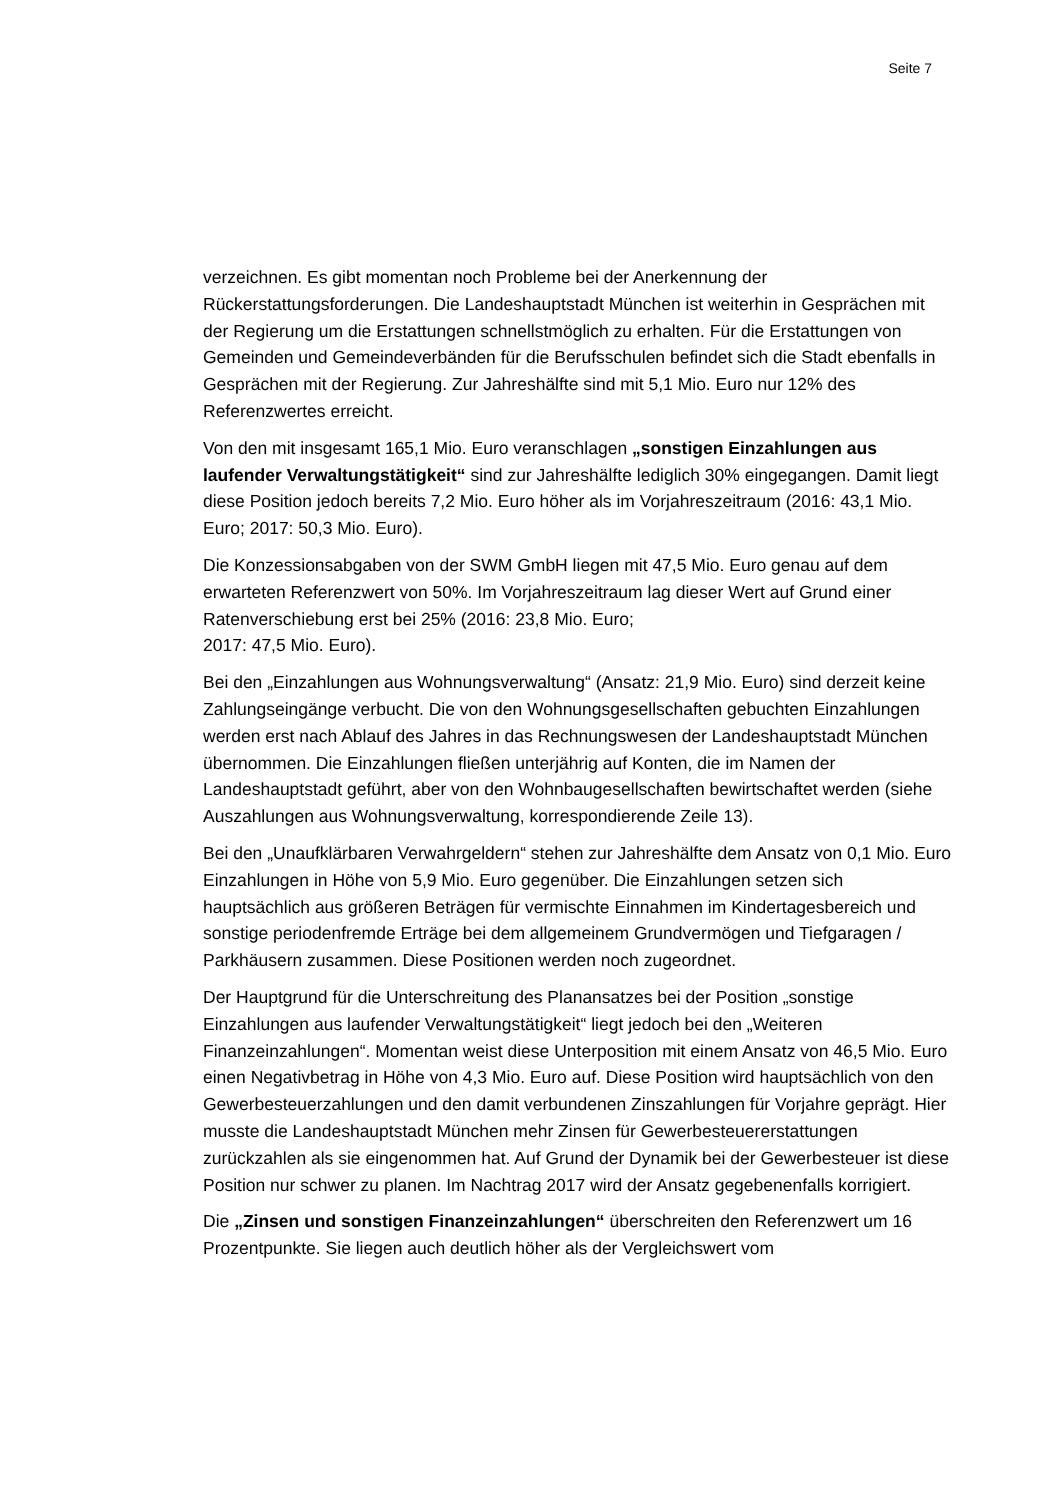Seite 7
verzeichnen. Es gibt momentan noch Probleme bei der Anerkennung der Rückerstattungsforderungen. Die Landeshauptstadt München ist weiterhin in Gesprächen mit der Regierung um die Erstattungen schnellstmöglich zu erhalten. Für die Erstattungen von Gemeinden und Gemeindeverbänden für die Berufsschulen befindet sich die Stadt ebenfalls in Gesprächen mit der Regierung. Zur Jahreshälfte sind mit 5,1 Mio. Euro nur 12% des Referenzwertes erreicht.
Von den mit insgesamt 165,1 Mio. Euro veranschlagen „sonstigen Einzahlungen aus laufender Verwaltungstätigkeit“ sind zur Jahreshälfte lediglich 30% eingegangen. Damit liegt diese Position jedoch bereits 7,2 Mio. Euro höher als im Vorjahreszeitraum (2016: 43,1 Mio. Euro; 2017: 50,3 Mio. Euro).
Die Konzessionsabgaben von der SWM GmbH liegen mit 47,5 Mio. Euro genau auf dem erwarteten Referenzwert von 50%. Im Vorjahreszeitraum lag dieser Wert auf Grund einer Ratenverschiebung erst bei 25% (2016: 23,8 Mio. Euro;
2017: 47,5 Mio. Euro).
Bei den „Einzahlungen aus Wohnungsverwaltung“ (Ansatz: 21,9 Mio. Euro) sind derzeit keine Zahlungseingänge verbucht. Die von den Wohnungsgesellschaften gebuchten Einzahlungen werden erst nach Ablauf des Jahres in das Rechnungswesen der Landeshauptstadt München übernommen. Die Einzahlungen fließen unterjährig auf Konten, die im Namen der Landeshauptstadt geführt, aber von den Wohnbaugesellschaften bewirtschaftet werden (siehe Auszahlungen aus Wohnungsverwaltung, korrespondierende Zeile 13).
Bei den „Unaufklärbaren Verwahrgeldern“ stehen zur Jahreshälfte dem Ansatz von 0,1 Mio. Euro Einzahlungen in Höhe von 5,9 Mio. Euro gegenüber. Die Einzahlungen setzen sich hauptsächlich aus größeren Beträgen für vermischte Einnahmen im Kindertagesbereich und sonstige periodenfremde Erträge bei dem allgemeinem Grundvermögen und Tiefgaragen / Parkhäusern zusammen. Diese Positionen werden noch zugeordnet.
Der Hauptgrund für die Unterschreitung des Planansatzes bei der Position „sonstige Einzahlungen aus laufender Verwaltungstätigkeit“ liegt jedoch bei den „Weiteren Finanzeinzahlungen“. Momentan weist diese Unterposition mit einem Ansatz von 46,5 Mio. Euro einen Negativbetrag in Höhe von 4,3 Mio. Euro auf. Diese Position wird hauptsächlich von den Gewerbesteuerzahlungen und den damit verbundenen Zinszahlungen für Vorjahre geprägt. Hier musste die Landeshauptstadt München mehr Zinsen für Gewerbesteuererstattungen zurückzahlen als sie eingenommen hat. Auf Grund der Dynamik bei der Gewerbesteuer ist diese Position nur schwer zu planen. Im Nachtrag 2017 wird der Ansatz gegebenenfalls korrigiert.
Die „Zinsen und sonstigen Finanzeinzahlungen“ überschreiten den Referenzwert um 16 Prozentpunkte. Sie liegen auch deutlich höher als der Vergleichswert vom